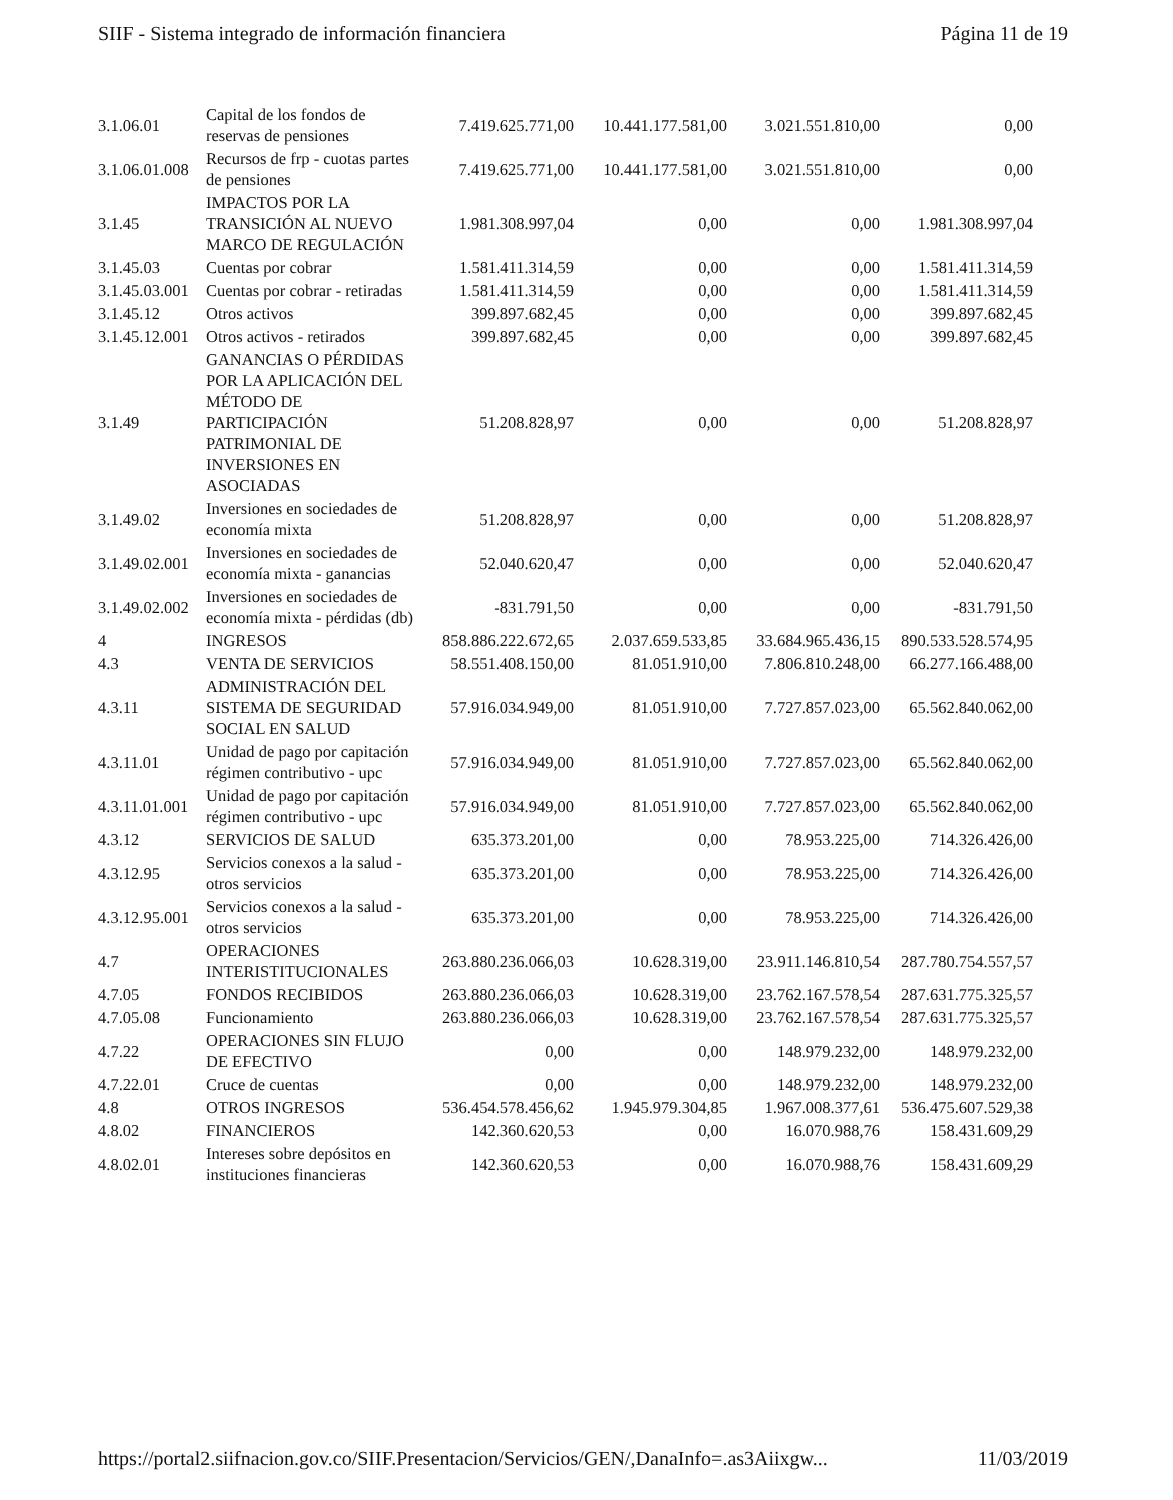SIIF - Sistema integrado de información financiera Página 11 de 19
| 3.1.06.01 | Capital de los fondos de reservas de pensiones | 7.419.625.771,00 | 10.441.177.581,00 | 3.021.551.810,00 | 0,00 |
| 3.1.06.01.008 | Recursos de frp - cuotas partes de pensiones | 7.419.625.771,00 | 10.441.177.581,00 | 3.021.551.810,00 | 0,00 |
| 3.1.45 | IMPACTOS POR LA TRANSICIÓN AL NUEVO MARCO DE REGULACIÓN | 1.981.308.997,04 | 0,00 | 0,00 | 1.981.308.997,04 |
| 3.1.45.03 | Cuentas por cobrar | 1.581.411.314,59 | 0,00 | 0,00 | 1.581.411.314,59 |
| 3.1.45.03.001 | Cuentas por cobrar - retiradas | 1.581.411.314,59 | 0,00 | 0,00 | 1.581.411.314,59 |
| 3.1.45.12 | Otros activos | 399.897.682,45 | 0,00 | 0,00 | 399.897.682,45 |
| 3.1.45.12.001 | Otros activos - retirados | 399.897.682,45 | 0,00 | 0,00 | 399.897.682,45 |
| 3.1.49 | GANANCIAS O PÉRDIDAS POR LA APLICACIÓN DEL MÉTODO DE PARTICIPACIÓN PATRIMONIAL DE INVERSIONES EN ASOCIADAS | 51.208.828,97 | 0,00 | 0,00 | 51.208.828,97 |
| 3.1.49.02 | Inversiones en sociedades de economía mixta | 51.208.828,97 | 0,00 | 0,00 | 51.208.828,97 |
| 3.1.49.02.001 | Inversiones en sociedades de economía mixta - ganancias | 52.040.620,47 | 0,00 | 0,00 | 52.040.620,47 |
| 3.1.49.02.002 | Inversiones en sociedades de economía mixta - pérdidas (db) | -831.791,50 | 0,00 | 0,00 | -831.791,50 |
| 4 | INGRESOS | 858.886.222.672,65 | 2.037.659.533,85 | 33.684.965.436,15 | 890.533.528.574,95 |
| 4.3 | VENTA DE SERVICIOS | 58.551.408.150,00 | 81.051.910,00 | 7.806.810.248,00 | 66.277.166.488,00 |
| 4.3.11 | ADMINISTRACIÓN DEL SISTEMA DE SEGURIDAD SOCIAL EN SALUD | 57.916.034.949,00 | 81.051.910,00 | 7.727.857.023,00 | 65.562.840.062,00 |
| 4.3.11.01 | Unidad de pago por capitación régimen contributivo - upc | 57.916.034.949,00 | 81.051.910,00 | 7.727.857.023,00 | 65.562.840.062,00 |
| 4.3.11.01.001 | Unidad de pago por capitación régimen contributivo - upc | 57.916.034.949,00 | 81.051.910,00 | 7.727.857.023,00 | 65.562.840.062,00 |
| 4.3.12 | SERVICIOS DE SALUD | 635.373.201,00 | 0,00 | 78.953.225,00 | 714.326.426,00 |
| 4.3.12.95 | Servicios conexos a la salud - otros servicios | 635.373.201,00 | 0,00 | 78.953.225,00 | 714.326.426,00 |
| 4.3.12.95.001 | Servicios conexos a la salud - otros servicios | 635.373.201,00 | 0,00 | 78.953.225,00 | 714.326.426,00 |
| 4.7 | OPERACIONES INTERISTITUCIONALES | 263.880.236.066,03 | 10.628.319,00 | 23.911.146.810,54 | 287.780.754.557,57 |
| 4.7.05 | FONDOS RECIBIDOS | 263.880.236.066,03 | 10.628.319,00 | 23.762.167.578,54 | 287.631.775.325,57 |
| 4.7.05.08 | Funcionamiento | 263.880.236.066,03 | 10.628.319,00 | 23.762.167.578,54 | 287.631.775.325,57 |
| 4.7.22 | OPERACIONES SIN FLUJO DE EFECTIVO | 0,00 | 0,00 | 148.979.232,00 | 148.979.232,00 |
| 4.7.22.01 | Cruce de cuentas | 0,00 | 0,00 | 148.979.232,00 | 148.979.232,00 |
| 4.8 | OTROS INGRESOS | 536.454.578.456,62 | 1.945.979.304,85 | 1.967.008.377,61 | 536.475.607.529,38 |
| 4.8.02 | FINANCIEROS | 142.360.620,53 | 0,00 | 16.070.988,76 | 158.431.609,29 |
| 4.8.02.01 | Intereses sobre depósitos en instituciones financieras | 142.360.620,53 | 0,00 | 16.070.988,76 | 158.431.609,29 |
https://portal2.siifnacion.gov.co/SIIF.Presentacion/Servicios/GEN/,DanaInfo=.as3Aiixgw... 11/03/2019